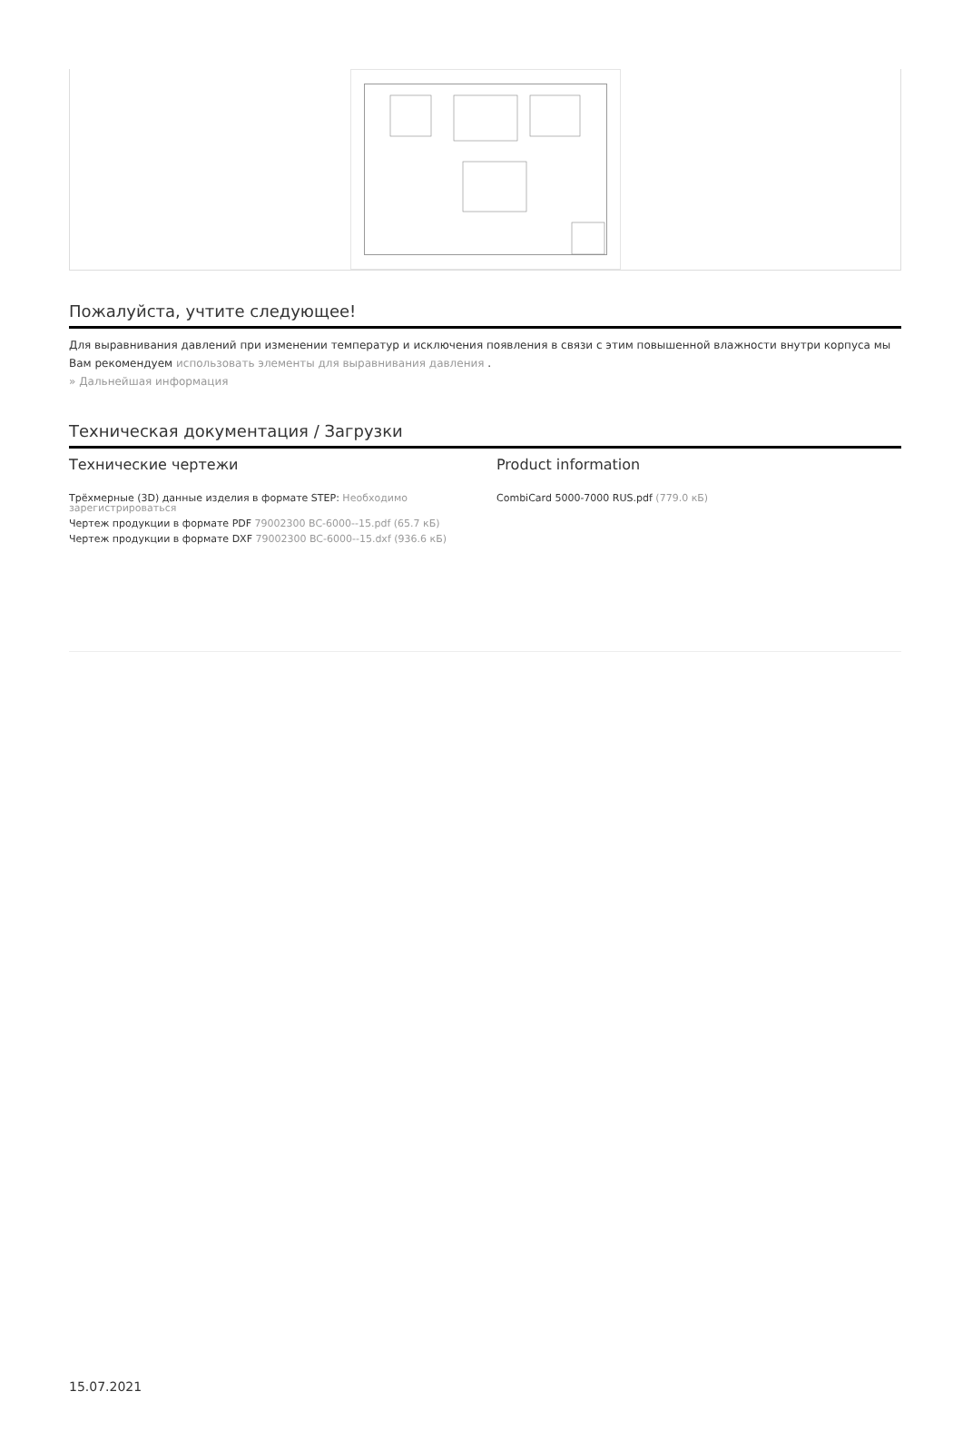Пожалуйста, учтите следующее!
Для выравнивания давлений при изменении температур и исключения появления в связи с этим повышенной влажности внутри корпуса мы Вам рекомендуем использовать элементы для выравнивания давления .
» Дальнейшая информация
Техническая документация / Загрузки
Технические чертежи
Трёхмерные (3D) данные изделия в формате STEP: Необходимо зарегистрироваться
Чертеж продукции в формате PDF 79002300 BC-6000--15.pdf (65.7 кБ)
Чертеж продукции в формате DXF 79002300 BC-6000--15.dxf (936.6 кБ)
Product information
CombiCard 5000-7000 RUS.pdf (779.0 кБ)
15.07.2021